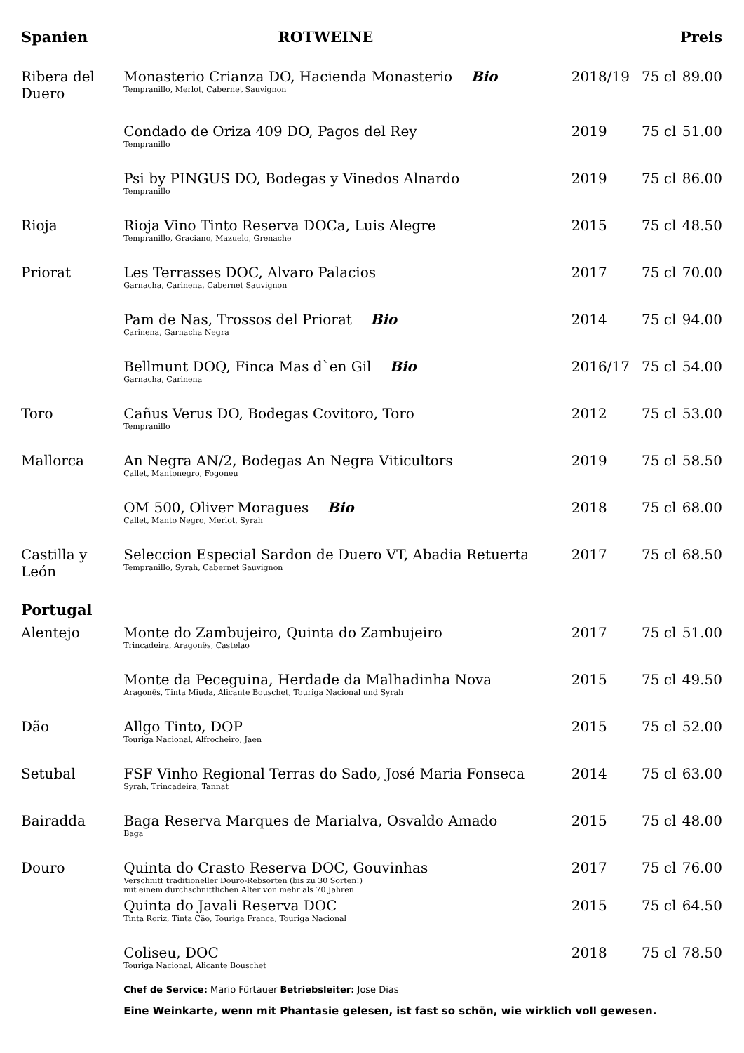| Spanien | ROTWEINE | | | Preis |
| --- | --- | --- | --- | --- |
| Ribera del Duero | Monasterio Crianza DO, Hacienda Monasterio Bio Tempranillo, Merlot, Cabernet Sauvignon | 2018/19 | 75 cl | 89.00 |
| | Condado de Oriza 409 DO, Pagos del Rey Tempranillo | 2019 | 75 cl | 51.00 |
| | Psi by PINGUS DO, Bodegas y Vinedos Alnardo Tempranillo | 2019 | 75 cl | 86.00 |
| Rioja | Rioja Vino Tinto Reserva DOCa, Luis Alegre Tempranillo, Graciano, Mazuelo, Grenache | 2015 | 75 cl | 48.50 |
| Priorat | Les Terrasses DOC, Alvaro Palacios Garnacha, Carinena, Cabernet Sauvignon | 2017 | 75 cl | 70.00 |
| | Pam de Nas, Trossos del Priorat Bio Carinena, Garnacha Negra | 2014 | 75 cl | 94.00 |
| | Bellmunt DOQ, Finca Mas d`en Gil Bio Garnacha, Carinena | 2016/17 | 75 cl | 54.00 |
| Toro | Cañus Verus DO, Bodegas Covitoro, Toro Tempranillo | 2012 | 75 cl | 53.00 |
| Mallorca | An Negra AN/2, Bodegas An Negra Viticultors Callet, Mantonegro, Fogoneu | 2019 | 75 cl | 58.50 |
| | OM 500, Oliver Moragues Bio Callet, Manto Negro, Merlot, Syrah | 2018 | 75 cl | 68.00 |
| Castilla y León | Seleccion Especial Sardon de Duero VT, Abadia Retuerta Tempranillo, Syrah, Cabernet Sauvignon | 2017 | 75 cl | 68.50 |
| Portugal | | | | |
| Alentejo | Monte do Zambujeiro, Quinta do Zambujeiro Trincadeira, Aragonês, Castelao | 2017 | 75 cl | 51.00 |
| | Monte da Peceguina, Herdade da Malhadinha Nova Aragonês, Tinta Miuda, Alicante Bouschet, Touriga Nacional und Syrah | 2015 | 75 cl | 49.50 |
| Dão | Allgo Tinto, DOP Touriga Nacional, Alfrocheiro, Jaen | 2015 | 75 cl | 52.00 |
| Setubal | FSF Vinho Regional Terras do Sado, José Maria Fonseca Syrah, Trincadeira, Tannat | 2014 | 75 cl | 63.00 |
| Bairadda | Baga Reserva Marques de Marialva, Osvaldo Amado Baga | 2015 | 75 cl | 48.00 |
| Douro | Quinta do Crasto Reserva DOC, Gouvinhas Verschnitt traditioneller Douro-Rebsorten (bis zu 30 Sorten!) mit einem durchschnittlichen Alter von mehr als 70 Jahren | 2017 | 75 cl | 76.00 |
| | Quinta do Javali Reserva DOC Tinta Roriz, Tinta Cão, Touriga Franca, Touriga Nacional | 2015 | 75 cl | 64.50 |
| | Coliseu, DOC Touriga Nacional, Alicante Bouschet | 2018 | 75 cl | 78.50 |
| | Chef de Service: Mario Fürtauer Betriebsleiter: Jose Dias | | | |
| | Eine Weinkarte, wenn mit Phantasie gelesen, ist fast so schön, wie wirklich voll gewesen. | | | |